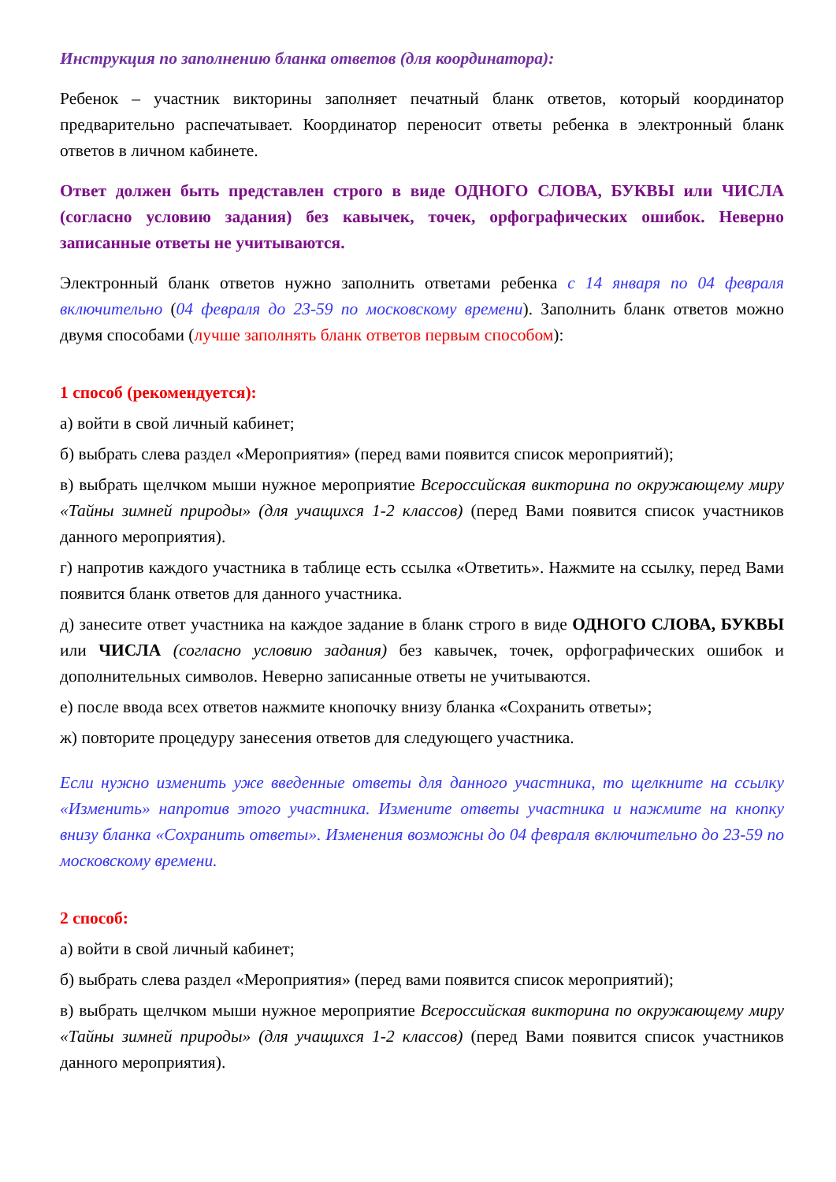Инструкция по заполнению бланка ответов (для координатора):
Ребенок – участник викторины заполняет печатный бланк ответов, который координатор предварительно распечатывает. Координатор переносит ответы ребенка в электронный бланк ответов в личном кабинете.
Ответ должен быть представлен строго в виде ОДНОГО СЛОВА, БУКВЫ или ЧИСЛА (согласно условию задания) без кавычек, точек, орфографических ошибок. Неверно записанные ответы не учитываются.
Электронный бланк ответов нужно заполнить ответами ребенка с 14 января по 04 февраля включительно (04 февраля до 23-59 по московскому времени). Заполнить бланк ответов можно двумя способами (лучше заполнять бланк ответов первым способом):
1 способ (рекомендуется):
а) войти в свой личный кабинет;
б) выбрать слева раздел «Мероприятия» (перед вами появится список мероприятий);
в) выбрать щелчком мыши нужное мероприятие Всероссийская викторина по окружающему миру «Тайны зимней природы» (для учащихся 1-2 классов) (перед Вами появится список участников данного мероприятия).
г) напротив каждого участника в таблице есть ссылка «Ответить». Нажмите на ссылку, перед Вами появится бланк ответов для данного участника.
д) занесите ответ участника на каждое задание в бланк строго в виде ОДНОГО СЛОВА, БУКВЫ или ЧИСЛА (согласно условию задания) без кавычек, точек, орфографических ошибок и дополнительных символов. Неверно записанные ответы не учитываются.
е) после ввода всех ответов нажмите кнопочку внизу бланка «Сохранить ответы»;
ж) повторите процедуру занесения ответов для следующего участника.
Если нужно изменить уже введенные ответы для данного участника, то щелкните на ссылку «Изменить» напротив этого участника. Измените ответы участника и нажмите на кнопку внизу бланка «Сохранить ответы». Изменения возможны до 04 февраля включительно до 23-59 по московскому времени.
2 способ:
а) войти в свой личный кабинет;
б) выбрать слева раздел «Мероприятия» (перед вами появится список мероприятий);
в) выбрать щелчком мыши нужное мероприятие Всероссийская викторина по окружающему миру «Тайны зимней природы» (для учащихся 1-2 классов) (перед Вами появится список участников данного мероприятия).